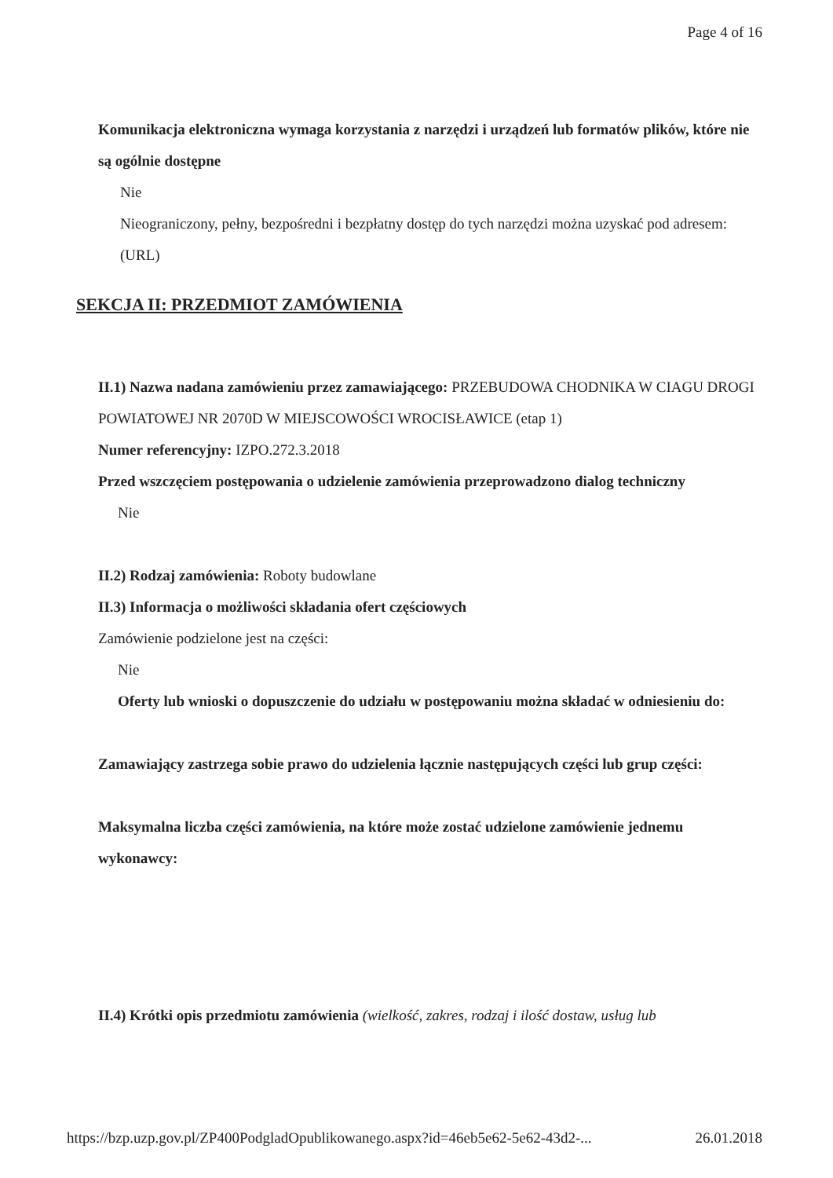Page 4 of 16
Komunikacja elektroniczna wymaga korzystania z narzędzi i urządzeń lub formatów plików, które nie są ogólnie dostępne
Nie
Nieograniczony, pełny, bezpośredni i bezpłatny dostęp do tych narzędzi można uzyskać pod adresem: (URL)
SEKCJA II: PRZEDMIOT ZAMÓWIENIA
II.1) Nazwa nadana zamówieniu przez zamawiającego: PRZEBUDOWA CHODNIKA W CIAGU DROGI POWIATOWEJ NR 2070D W MIEJSCOWOŚCI WROCISŁAWICE (etap 1)
Numer referencyjny: IZPO.272.3.2018
Przed wszczęciem postępowania o udzielenie zamówienia przeprowadzono dialog techniczny
Nie
II.2) Rodzaj zamówienia: Roboty budowlane
II.3) Informacja o możliwości składania ofert częściowych
Zamówienie podzielone jest na części:
Nie
Oferty lub wnioski o dopuszczenie do udziału w postępowaniu można składać w odniesieniu do:
Zamawiający zastrzega sobie prawo do udzielenia łącznie następujących części lub grup części:
Maksymalna liczba części zamówienia, na które może zostać udzielone zamówienie jednemu wykonawcy:
II.4) Krótki opis przedmiotu zamówienia (wielkość, zakres, rodzaj i ilość dostaw, usług lub
https://bzp.uzp.gov.pl/ZP400PodgladOpublikowanego.aspx?id=46eb5e62-5e62-43d2-... 26.01.2018